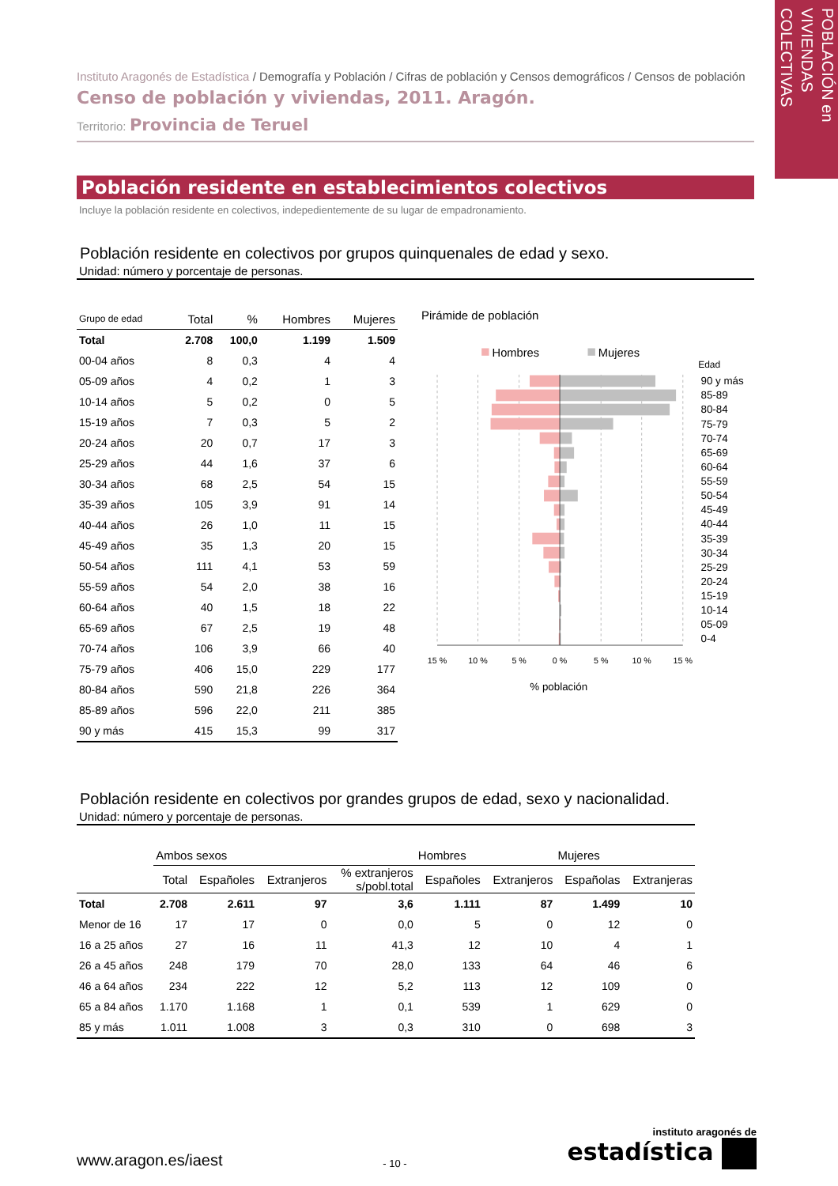POBLACIÓN en
VIVIENDAS COLECTIVAS
Instituto Aragonés de Estadística / Demografía y Población / Cifras de población y Censos demográficos / Censos de población
Censo de población y viviendas, 2011. Aragón.
Territorio: Provincia de Teruel
Población residente en establecimientos colectivos
Incluye la población residente en colectivos, indepedientemente de su lugar de empadronamiento.
Población residente en colectivos por grupos quinquenales de edad y sexo.
Unidad: número y porcentaje de personas.
| Grupo de edad | Total | % | Hombres | Mujeres |
| --- | --- | --- | --- | --- |
| Total | 2.708 | 100,0 | 1.199 | 1.509 |
| 00-04 años | 8 | 0,3 | 4 | 4 |
| 05-09 años | 4 | 0,2 | 1 | 3 |
| 10-14 años | 5 | 0,2 | 0 | 5 |
| 15-19 años | 7 | 0,3 | 5 | 2 |
| 20-24 años | 20 | 0,7 | 17 | 3 |
| 25-29 años | 44 | 1,6 | 37 | 6 |
| 30-34 años | 68 | 2,5 | 54 | 15 |
| 35-39 años | 105 | 3,9 | 91 | 14 |
| 40-44 años | 26 | 1,0 | 11 | 15 |
| 45-49 años | 35 | 1,3 | 20 | 15 |
| 50-54 años | 111 | 4,1 | 53 | 59 |
| 55-59 años | 54 | 2,0 | 38 | 16 |
| 60-64 años | 40 | 1,5 | 18 | 22 |
| 65-69 años | 67 | 2,5 | 19 | 48 |
| 70-74 años | 106 | 3,9 | 66 | 40 |
| 75-79 años | 406 | 15,0 | 229 | 177 |
| 80-84 años | 590 | 21,8 | 226 | 364 |
| 85-89 años | 596 | 22,0 | 211 | 385 |
| 90 y más | 415 | 15,3 | 99 | 317 |
Pirámide de población
Hombres
Mujeres
Edad
90 y más
85-89
80-84
75-79
70-74
65-69
60-64
55-59
50-54
45-49
40-44
35-39
30-34
25-29
20-24
15-19
10-14
05-09
0-4
15 %
10 %
5 %
0 %
5 %
10 %
15 %
% población
Población residente en colectivos por grandes grupos de edad, sexo y nacionalidad.
Unidad: número y porcentaje de personas.
| | Ambos sexos | | | | Hombres | | Mujeres | |
| --- | --- | --- | --- | --- | --- | --- | --- | --- |
| | Total | Españoles | Extranjeros | % extranjeros s/pobl.total | Españoles | Extranjeros | Españolas | Extranjeras |
| Total | 2.708 | 2.611 | 97 | 3,6 | 1.111 | 87 | 1.499 | 10 |
| Menor de 16 | 17 | 17 | 0 | 0,0 | 5 | 0 | 12 | 0 |
| 16 a 25 años | 27 | 16 | 11 | 41,3 | 12 | 10 | 4 | 1 |
| 26 a 45 años | 248 | 179 | 70 | 28,0 | 133 | 64 | 46 | 6 |
| 46 a 64 años | 234 | 222 | 12 | 5,2 | 113 | 12 | 109 | 0 |
| 65 a 84 años | 1.170 | 1.168 | 1 | 0,1 | 539 | 1 | 629 | 0 |
| 85 y más | 1.011 | 1.008 | 3 | 0,3 | 310 | 0 | 698 | 3 |
www.aragon.es/iaest
- 10 -
instituto aragonés de
estadística